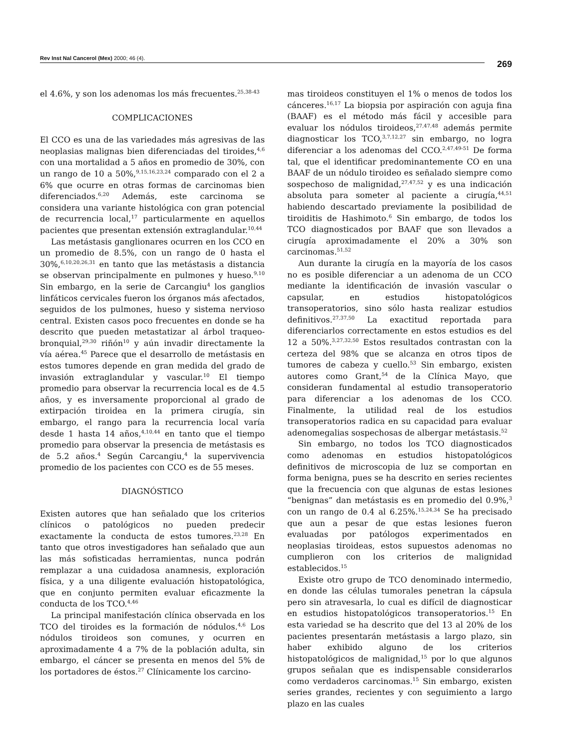Rev Inst Nal Cancerol (Mex) 2000; 46 (4).
269
el 4.6%, y son los adenomas los más frecuentes.<sup>25,38-43</sup>
COMPLICACIONES
El CCO es una de las variedades más agresivas de las neoplasias malignas bien diferenciadas del tiroides,<sup>4,6</sup> con una mortalidad a 5 años en promedio de 30%, con un rango de 10 a 50%,<sup>9,15,16,23,24</sup> comparado con el 2 a 6% que ocurre en otras formas de carcinomas bien diferenciados.<sup>6,20</sup> Además, este carcinoma se considera una variante histológica con gran potencial de recurrencia local,<sup>17</sup> particularmente en aquellos pacientes que presentan extensión extraglandular.<sup>10,44</sup>
Las metástasis ganglionares ocurren en los CCO en un promedio de 8.5%, con un rango de 0 hasta el 30%,<sup>6,10,20,26,31</sup> en tanto que las metástasis a distancia se observan principalmente en pulmones y hueso.<sup>9,10</sup> Sin embargo, en la serie de Carcangiu<sup>4</sup> los ganglios linfáticos cervicales fueron los órganos más afectados, seguidos de los pulmones, hueso y sistema nervioso central. Existen casos poco frecuentes en donde se ha descrito que pueden metastatizar al árbol traqueo-bronquial,<sup>29,30</sup> riñón<sup>10</sup> y aún invadir directamente la vía aérea.<sup>45</sup> Parece que el desarrollo de metástasis en estos tumores depende en gran medida del grado de invasión extraglandular y vascular.<sup>10</sup> El tiempo promedio para observar la recurrencia local es de 4.5 años, y es inversamente proporcional al grado de extirpación tiroidea en la primera cirugía, sin embargo, el rango para la recurrencia local varía desde 1 hasta 14 años,<sup>4,10,44</sup> en tanto que el tiempo promedio para observar la presencia de metástasis es de 5.2 años.<sup>4</sup> Según Carcangiu,<sup>4</sup> la supervivencia promedio de los pacientes con CCO es de 55 meses.
DIAGNÓSTICO
Existen autores que han señalado que los criterios clínicos o patológicos no pueden predecir exactamente la conducta de estos tumores.<sup>23,28</sup> En tanto que otros investigadores han señalado que aun las más sofisticadas herramientas, nunca podrán remplazar a una cuidadosa anamnesis, exploración física, y a una diligente evaluación histopatológica, que en conjunto permiten evaluar eficazmente la conducta de los TCO.<sup>4,46</sup>
La principal manifestación clínica observada en los TCO del tiroides es la formación de nódulos.<sup>4,6</sup> Los nódulos tiroideos son comunes, y ocurren en aproximadamente 4 a 7% de la población adulta, sin embargo, el cáncer se presenta en menos del 5% de los portadores de éstos.<sup>27</sup> Clínicamente los carcino-
mas tiroideos constituyen el 1% o menos de todos los cánceres.<sup>16,17</sup> La biopsia por aspiración con aguja fina (BAAF) es el método más fácil y accesible para evaluar los nódulos tiroideos,<sup>27,47,48</sup> además permite diagnosticar los TCO,<sup>3,7,12,27</sup> sin embargo, no logra diferenciar a los adenomas del CCO.<sup>2,47,49-51</sup> De forma tal, que el identificar predominantemente CO en una BAAF de un nódulo tiroideo es señalado siempre como sospechoso de malignidad,<sup>27,47,52</sup> y es una indicación absoluta para someter al paciente a cirugía,<sup>44,51</sup> habiendo descartado previamente la posibilidad de tiroiditis de Hashimoto.<sup>6</sup> Sin embargo, de todos los TCO diagnosticados por BAAF que son llevados a cirugía aproximadamente el 20% a 30% son carcinomas.<sup>51,52</sup>
Aun durante la cirugía en la mayoría de los casos no es posible diferenciar a un adenoma de un CCO mediante la identificación de invasión vascular o capsular, en estudios histopatológicos transoperatorios, sino sólo hasta realizar estudios definitivos.<sup>27,37,50</sup> La exactitud reportada para diferenciarlos correctamente en estos estudios es del 12 a 50%.<sup>3,27,32,50</sup> Estos resultados contrastan con la certeza del 98% que se alcanza en otros tipos de tumores de cabeza y cuello.<sup>53</sup> Sin embargo, existen autores como Grant,<sup>54</sup> de la Clínica Mayo, que consideran fundamental al estudio transoperatorio para diferenciar a los adenomas de los CCO. Finalmente, la utilidad real de los estudios transoperatorios radica en su capacidad para evaluar adenomegalias sospechosas de albergar metástasis.<sup>52</sup>
Sin embargo, no todos los TCO diagnosticados como adenomas en estudios histopatológicos definitivos de microscopia de luz se comportan en forma benigna, pues se ha descrito en series recientes que la frecuencia con que algunas de estas lesiones “benignas” dan metástasis es en promedio del 0.9%,<sup>3</sup> con un rango de 0.4 al 6.25%.<sup>15,24,34</sup> Se ha precisado que aun a pesar de que estas lesiones fueron evaluadas por patólogos experimentados en neoplasias tiroideas, estos supuestos adenomas no cumplieron con los criterios de malignidad establecidos.<sup>15</sup>
Existe otro grupo de TCO denominado intermedio, en donde las células tumorales penetran la cápsula pero sin atravesarla, lo cual es difícil de diagnosticar en estudios histopatológicos transoperatorios.<sup>15</sup> En esta variedad se ha descrito que del 13 al 20% de los pacientes presentarán metástasis a largo plazo, sin haber exhibido alguno de los criterios histopatológicos de malignidad,<sup>15</sup> por lo que algunos grupos señalan que es indispensable considerarlos como verdaderos carcinomas.<sup>15</sup> Sin embargo, existen series grandes, recientes y con seguimiento a largo plazo en las cuales